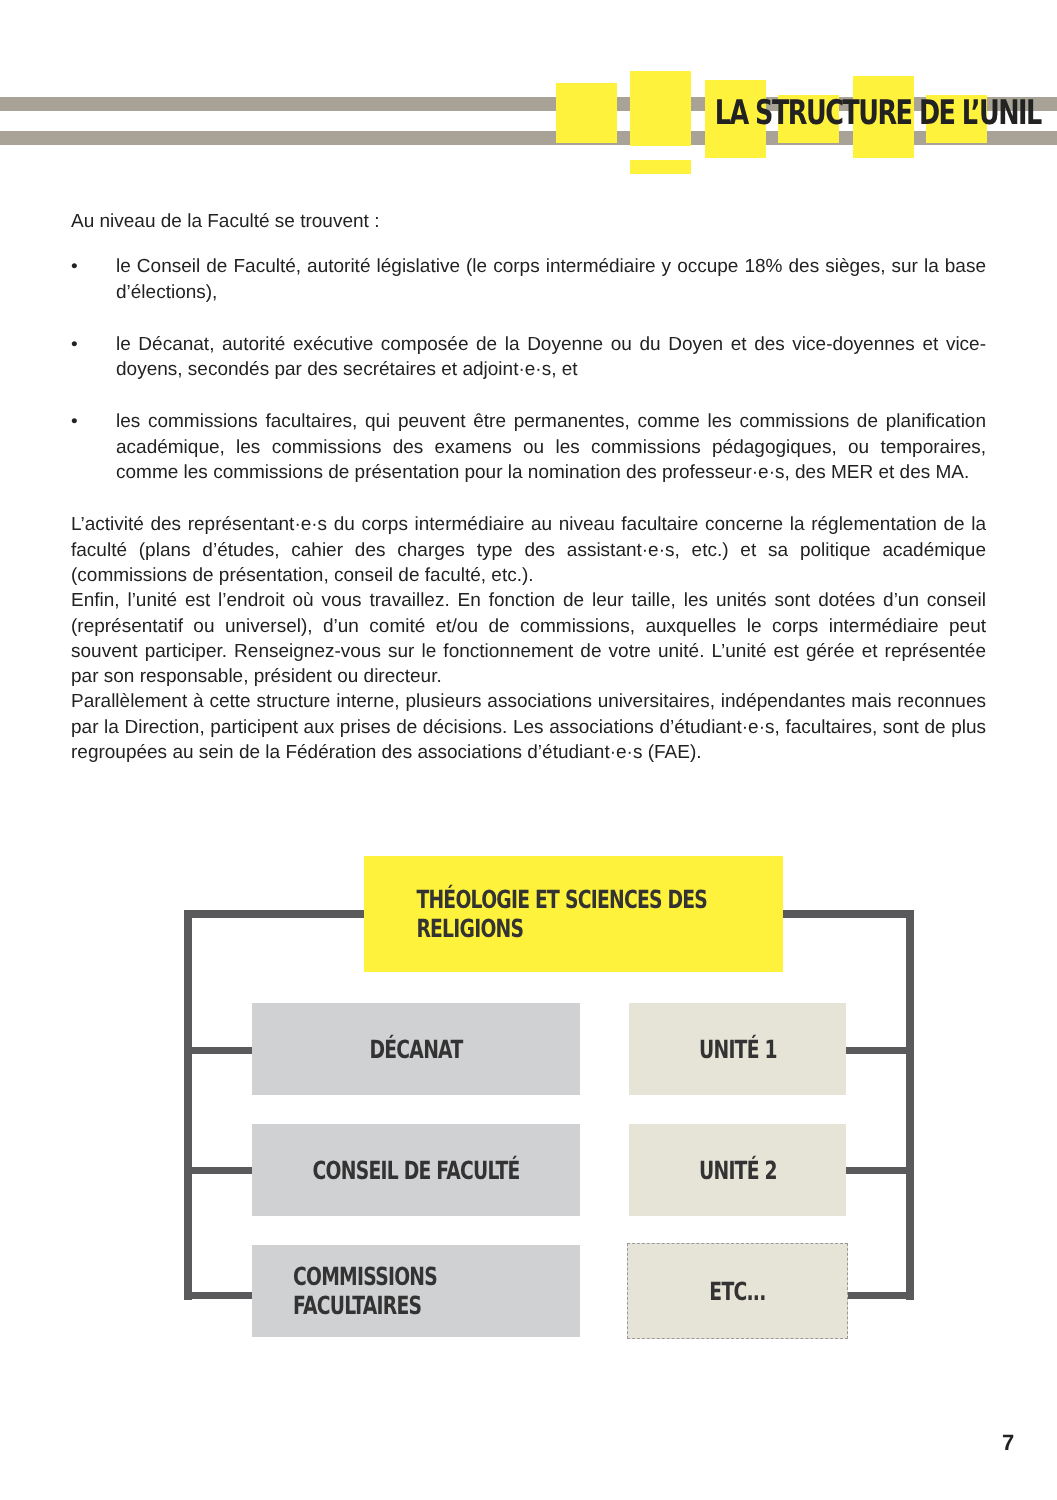LA STRUCTURE DE L’UNIL
Au niveau de la Faculté se trouvent :
• le Conseil de Faculté, autorité législative (le corps intermédiaire y occupe 18% des sièges, sur la base d’élections),
• le Décanat, autorité exécutive composée de la Doyenne ou du Doyen et des vice-doyennes et vice-doyens, secondés par des secrétaires et adjoint·e·s, et
• les commissions facultaires, qui peuvent être permanentes, comme les commissions de planification académique, les commissions des examens ou les commissions pédagogiques, ou temporaires, comme les commissions de présentation pour la nomination des professeur·e·s, des MER et des MA.
L’activité des représentant·e·s du corps intermédiaire au niveau facultaire concerne la réglementation de la faculté (plans d’études, cahier des charges type des assistant·e·s, etc.) et sa politique académique (commissions de présentation, conseil de faculté, etc.).
Enfin, l’unité est l’endroit où vous travaillez. En fonction de leur taille, les unités sont dotées d’un conseil (représentatif ou universel), d’un comité et/ou de commissions, auxquelles le corps intermédiaire peut souvent participer. Renseignez-vous sur le fonctionnement de votre unité. L’unité est gérée et représentée par son responsable, président ou directeur.
Parallèlement à cette structure interne, plusieurs associations universitaires, indépendantes mais reconnues par la Direction, participent aux prises de décisions. Les associations d’étudiant·e·s, facultaires, sont de plus regroupées au sein de la Fédération des associations d’étudiant·e·s (FAE).
THÉOLOGIE ET SCIENCES DES RELIGIONS
DÉCANAT UNITÉ 1
CONSEIL DE FACULTÉ UNITÉ 2
COMMISSIONS FACULTAIRES
ETC...
7